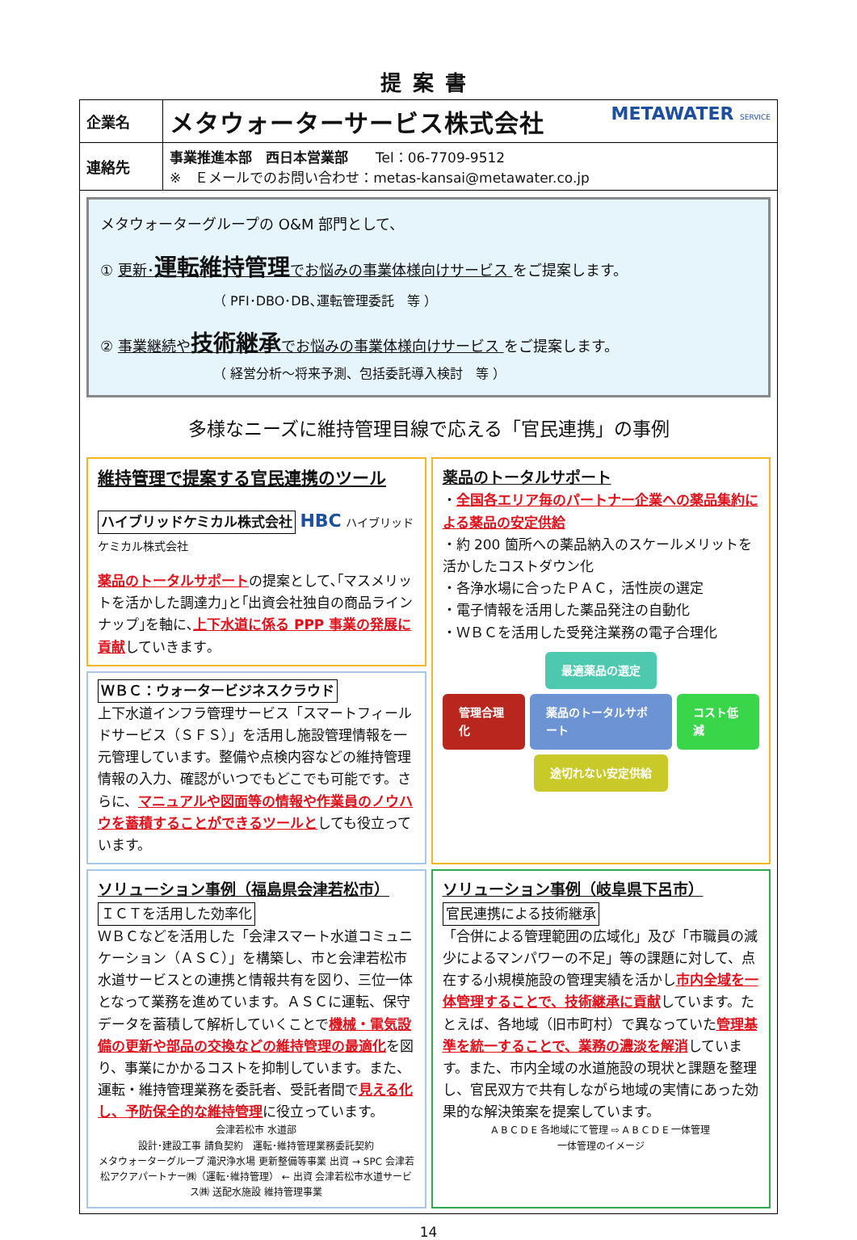提案書
| 企業名 | メタウォーターサービス株式会社 METAWATER SERVICE |
| 連絡先 | 事業推進本部 西日本営業部 Tel：06-7709-9512 ※ Ｅメールでのお問い合わせ：metas-kansai@metawater.co.jp |
メタウォーターグループの O&M 部門として、
① 更新･運転維持管理でお悩みの事業体様向けサービス をご提案します。
（ PFI･DBO･DB､運転管理委託　等 ）
② 事業継続や技術継承でお悩みの事業体様向けサービス をご提案します。
（ 経営分析～将来予測、包括委託導入検討　等 ）
多様なニーズに維持管理目線で応える「官民連携」の事例
維持管理で提案する官民連携のツール
ハイブリッドケミカル株式会社 HBC ハイブリッドケミカル株式会社
薬品のトータルサポートの提案として､｢マスメリットを活かした調達力｣と｢出資会社独自の商品ラインナップ｣を軸に､上下水道に係る PPP 事業の発展に貢献していきます｡
ＷＢＣ：ウォータービジネスクラウド
上下水道インフラ管理サービス「スマートフィールドサービス（ＳＦＳ）」を活用し施設管理情報を一元管理しています。整備や点検内容などの維持管理情報の入力、確認がいつでもどこでも可能です。さらに、マニュアルや図面等の情報や作業員のノウハウを蓄積することができるツールとしても役立っています。
薬品のトータルサポート
・全国各エリア毎のパートナー企業への薬品集約による薬品の安定供給
・約 200 箇所への薬品納入のスケールメリットを活かしたコストダウン化
・各浄水場に合ったＰＡＣ，活性炭の選定
・電子情報を活用した薬品発注の自動化
・ＷＢＣを活用した受発注業務の電子合理化
最適薬品の選定
管理合理化 薬品のトータルサポート コスト低減
途切れない安定供給
ソリューション事例（福島県会津若松市）
ＩＣＴを活用した効率化
ＷＢＣなどを活用した「会津スマート水道コミュニケーション（ＡＳＣ）」を構築し、市と会津若松市水道サービスとの連携と情報共有を図り、三位一体となって業務を進めています。ＡＳＣに運転、保守データを蓄積して解析していくことで機械・電気設備の更新や部品の交換などの維持管理の最適化を図り、事業にかかるコストを抑制しています。また、運転・維持管理業務を委託者、受託者間で見える化し、予防保全的な維持管理に役立っています。
会津若松市 水道部
設計･建設工事 請負契約　運転･維持管理業務委託契約
メタウォーターグループ 滝沢浄水場 更新整備等事業 出資 → SPC 会津若松アクアパートナー㈱（運転･維持管理） ← 出資 会津若松市水道サービス㈱ 送配水施設 維持管理事業
ソリューション事例（岐阜県下呂市）
官民連携による技術継承
「合併による管理範囲の広域化」及び「市職員の減少によるマンパワーの不足」等の課題に対して、点在する小規模施設の管理実績を活かし市内全域を一体管理することで、技術継承に貢献しています。たとえば、各地域（旧市町村）で異なっていた管理基準を統一することで、業務の濃淡を解消しています。また、市内全域の水道施設の現状と課題を整理し、官民双方で共有しながら地域の実情にあった効果的な解決策案を提案しています。
A B C D E 各地域にて管理 ⇨ A B C D E 一体管理
一体管理のイメージ
14